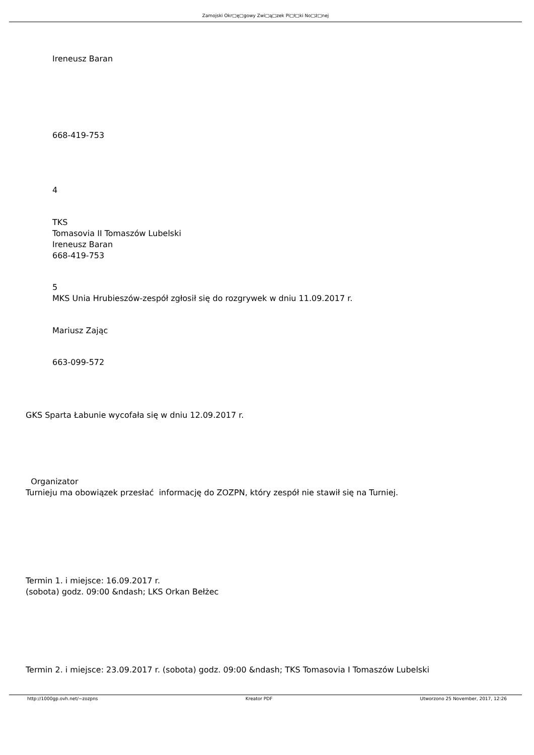Zamojski Okr□ę□gowy Zwi□ą□zek Pi□ł□ki No□ż□nej
Ireneusz Baran
668-419-753
4
TKS
Tomasovia II Tomaszów Lubelski
Ireneusz Baran
668-419-753
5
MKS Unia Hrubieszów-zespół zgłosił się do rozgrywek w dniu 11.09.2017 r.
Mariusz Zając
663-099-572
GKS Sparta Łabunie wycofała się w dniu 12.09.2017 r.
Organizator
Turnieju ma obowiązek przesłać informację do ZOZPN, który zespół nie stawił się na Turniej.
Termin 1. i miejsce: 16.09.2017 r.
(sobota) godz. 09:00 &ndash; LKS Orkan Bełżec
Termin 2. i miejsce: 23.09.2017 r. (sobota) godz. 09:00 &ndash; TKS Tomasovia I Tomaszów Lubelski
http://1000gp.ovh.net/~zozpns Kreator PDF Utworzono 25 November, 2017, 12:26